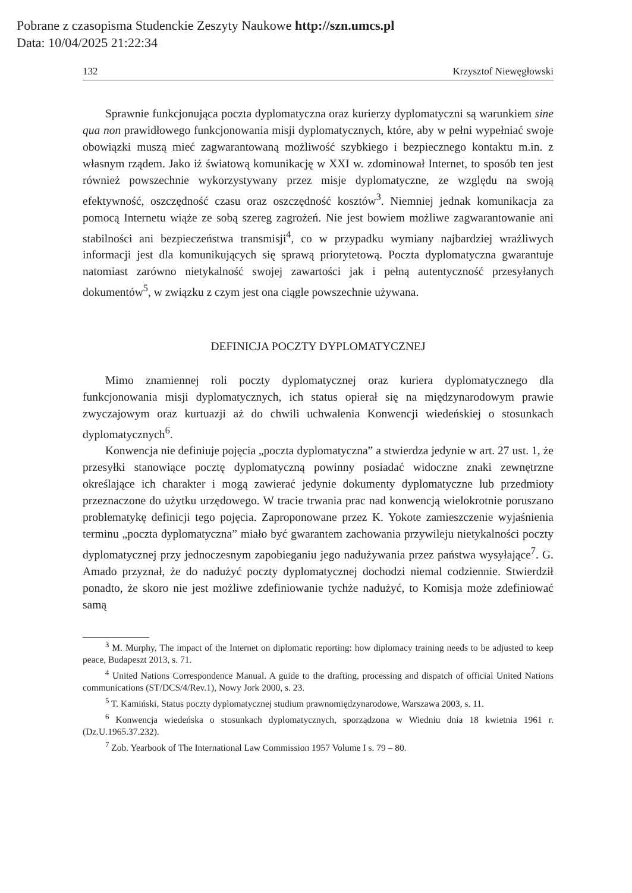Pobrane z czasopisma Studenckie Zeszyty Naukowe http://szn.umcs.pl
Data: 10/04/2025 21:22:34
132 Krzysztof Niewęgłowski
Sprawnie funkcjonująca poczta dyplomatyczna oraz kurierzy dyplomatyczni są warunkiem sine qua non prawidłowego funkcjonowania misji dyplomatycznych, które, aby w pełni wypełniać swoje obowiązki muszą mieć zagwarantowaną możliwość szybkiego i bezpiecznego kontaktu m.in. z własnym rządem. Jako iż światową komunikację w XXI w. zdominował Internet, to sposób ten jest również powszechnie wykorzystywany przez misje dyplomatyczne, ze względu na swoją efektywność, oszczędność czasu oraz oszczędność kosztów<sup>3</sup>. Niemniej jednak komunikacja za pomocą Internetu wiąże ze sobą szereg zagrożeń. Nie jest bowiem możliwe zagwarantowanie ani stabilności ani bezpieczeństwa transmisji<sup>4</sup>, co w przypadku wymiany najbardziej wrażliwych informacji jest dla komunikujących się sprawą priorytetową. Poczta dyplomatyczna gwarantuje natomiast zarówno nietykalność swojej zawartości jak i pełną autentyczność przesyłanych dokumentów<sup>5</sup>, w związku z czym jest ona ciągle powszechnie używana.
DEFINICJA POCZTY DYPLOMATYCZNEJ
Mimo znamiennej roli poczty dyplomatycznej oraz kuriera dyplomatycznego dla funkcjonowania misji dyplomatycznych, ich status opierał się na międzynarodowym prawie zwyczajowym oraz kurtuazji aż do chwili uchwalenia Konwencji wiedeńskiej o stosunkach dyplomatycznych<sup>6</sup>.
Konwencja nie definiuje pojęcia „poczta dyplomatyczna” a stwierdza jedynie w art. 27 ust. 1, że przesyłki stanowiące pocztę dyplomatyczną powinny posiadać widoczne znaki zewnętrzne określające ich charakter i mogą zawierać jedynie dokumenty dyplomatyczne lub przedmioty przeznaczone do użytku urzędowego. W tracie trwania prac nad konwencją wielokrotnie poruszano problematykę definicji tego pojęcia. Zaproponowane przez K. Yokote zamieszczenie wyjaśnienia terminu „poczta dyplomatyczna” miało być gwarantem zachowania przywileju nietykalności poczty dyplomatycznej przy jednoczesnym zapobieganiu jego nadużywania przez państwa wysyłające<sup>7</sup>. G. Amado przyznał, że do nadużyć poczty dyplomatycznej dochodzi niemal codziennie. Stwierdził ponadto, że skoro nie jest możliwe zdefiniowanie tychże nadużyć, to Komisja może zdefiniować samą
<sup>3</sup> M. Murphy, The impact of the Internet on diplomatic reporting: how diplomacy training needs to be adjusted to keep peace, Budapeszt 2013, s. 71.
<sup>4</sup> United Nations Correspondence Manual. A guide to the drafting, processing and dispatch of official United Nations communications (ST/DCS/4/Rev.1), Nowy Jork 2000, s. 23.
<sup>5</sup> T. Kamiński, Status poczty dyplomatycznej studium prawnomiędzynarodowe, Warszawa 2003, s. 11.
<sup>6</sup> Konwencja wiedeńska o stosunkach dyplomatycznych, sporządzona w Wiedniu dnia 18 kwietnia 1961 r. (Dz.U.1965.37.232).
<sup>7</sup> Zob. Yearbook of The International Law Commission 1957 Volume I s. 79 – 80.